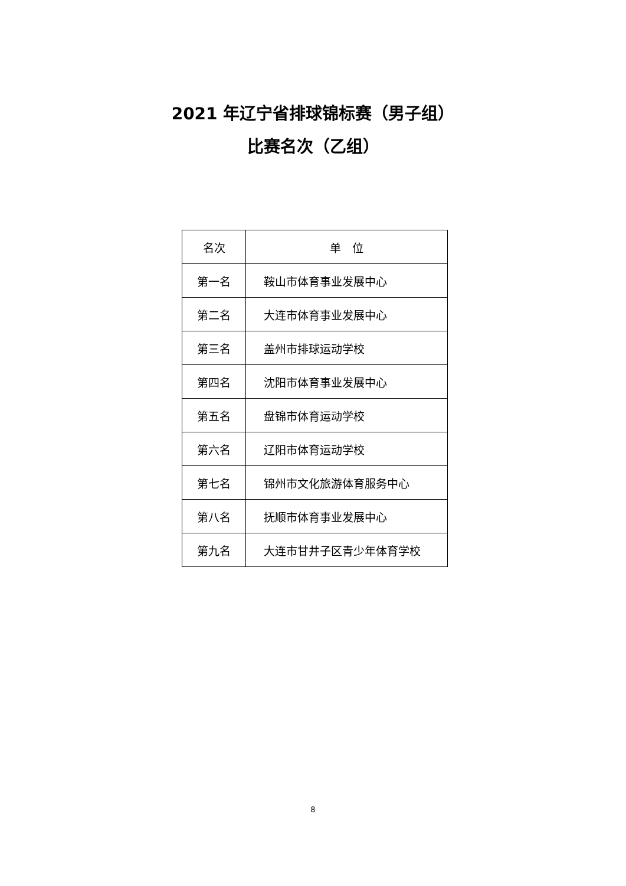2021 年辽宁省排球锦标赛（男子组）
比赛名次（乙组）
| 名次 | 单 位 |
| --- | --- |
| 第一名 | 鞍山市体育事业发展中心 |
| 第二名 | 大连市体育事业发展中心 |
| 第三名 | 盖州市排球运动学校 |
| 第四名 | 沈阳市体育事业发展中心 |
| 第五名 | 盘锦市体育运动学校 |
| 第六名 | 辽阳市体育运动学校 |
| 第七名 | 锦州市文化旅游体育服务中心 |
| 第八名 | 抚顺市体育事业发展中心 |
| 第九名 | 大连市甘井子区青少年体育学校 |
8